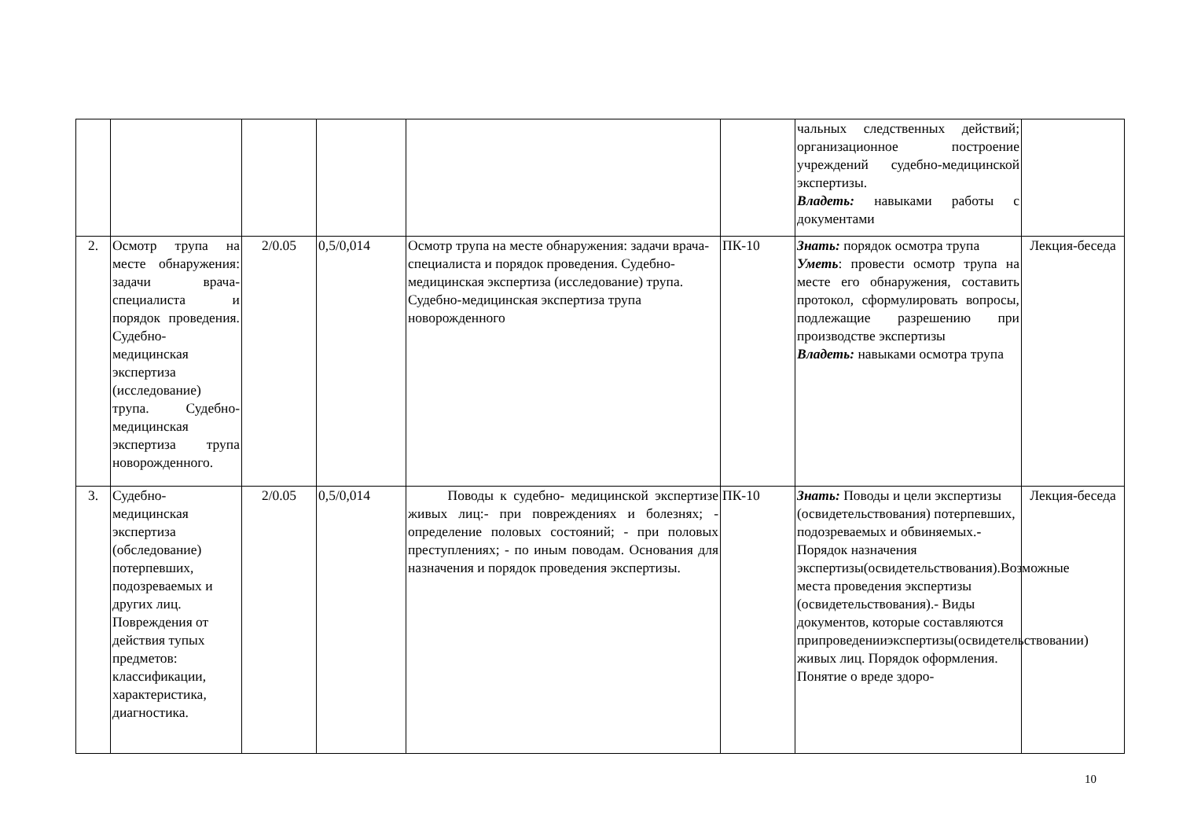| | | | | | | чальных следственных действий; организационное построение учреждений судебно-медицинской экспертизы. Владеть: навыками работы с документами | |
| 2. | Осмотр трупа на месте обнаружения: задачи врача-специалиста и порядок проведения. Судебно-медицинская экспертиза (исследование) трупа. Судебно-медицинская экспертиза трупа новорожденного. | 2/0.05 | 0,5/0,014 | Осмотр трупа на месте обнаружения: задачи врача-специалиста и порядок проведения. Судебно-медицинская экспертиза (исследование) трупа. Судебно-медицинская экспертиза трупа новорожденного | ПК-10 | Знать: порядок осмотра трупа Уметь : провести осмотр трупа на месте его обнаружения, составить протокол, сформулировать вопросы, подлежащие разрешению при производстве экспертизы Владеть: навыками осмотра трупа | Лекция-беседа |
| 3. | Судебно-медицинская экспертиза (обследование) потерпевших, подозреваемых и других лиц. Повреждения от действия тупых предметов: классификации, характеристика, диагностика. | 2/0.05 | 0,5/0,014 | Поводы к судебно- медицинской экспертизе живых лиц:- при повреждениях и болезнях; - определение половых состояний; - при половых преступлениях; - по иным поводам. Основания для назначения и порядок проведения экспертизы. | ПК-10 | Знать: Поводы и цели экспертизы (освидетельствования) потерпевших, подозреваемых и обвиняемых. - Порядок назначения экспертизы(освидетельствования).Возможные места проведения экспертизы (освидетельствования).- Виды документов, которые составляются припроведенииэкспертизы(освидетельствовании) живых лиц. Порядок оформления. Понятие о вреде здоро- | Лекция-беседа |
10